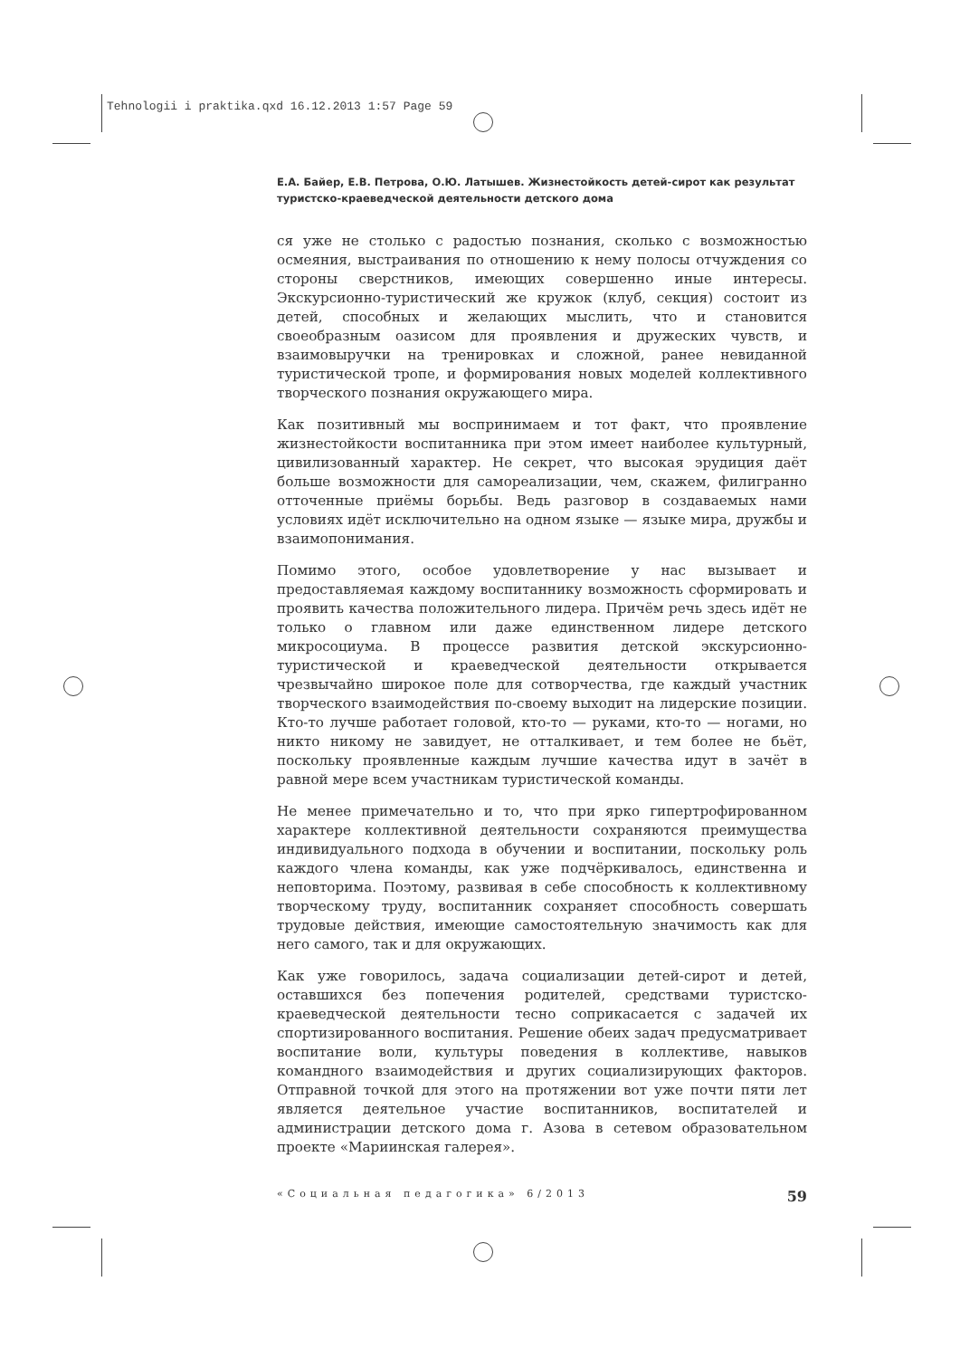Tehnologii i praktika.qxd 16.12.2013 1:57 Page 59
Е.А. Байер, Е.В. Петрова, О.Ю. Латышев. Жизнестойкость детей-сирот как результат туристско-краеведческой деятельности детского дома
ся уже не столько с радостью познания, сколько с возможностью осмеяния, выстраивания по отношению к нему полосы отчуждения со стороны сверстников, имеющих совершенно иные интересы. Экскурсионно-туристический же кружок (клуб, секция) состоит из детей, способных и желающих мыслить, что и становится своеобразным оазисом для проявления и дружеских чувств, и взаимовыручки на тренировках и сложной, ранее невиданной туристической тропе, и формирования новых моделей коллективного творческого познания окружающего мира.
Как позитивный мы воспринимаем и тот факт, что проявление жизнестойкости воспитанника при этом имеет наиболее культурный, цивилизованный характер. Не секрет, что высокая эрудиция даёт больше возможности для самореализации, чем, скажем, филигранно отточенные приёмы борьбы. Ведь разговор в создаваемых нами условиях идёт исключительно на одном языке — языке мира, дружбы и взаимопонимания.
Помимо этого, особое удовлетворение у нас вызывает и предоставляемая каждому воспитаннику возможность сформировать и проявить качества положительного лидера. Причём речь здесь идёт не только о главном или даже единственном лидере детского микросоциума. В процессе развития детской экскурсионно-туристической и краеведческой деятельности открывается чрезвычайно широкое поле для сотворчества, где каждый участник творческого взаимодействия по-своему выходит на лидерские позиции. Кто-то лучше работает головой, кто-то — руками, кто-то — ногами, но никто никому не завидует, не отталкивает, и тем более не бьёт, поскольку проявленные каждым лучшие качества идут в зачёт в равной мере всем участникам туристической команды.
Не менее примечательно и то, что при ярко гипертрофированном характере коллективной деятельности сохраняются преимущества индивидуального подхода в обучении и воспитании, поскольку роль каждого члена команды, как уже подчёркивалось, единственна и неповторима. Поэтому, развивая в себе способность к коллективному творческому труду, воспитанник сохраняет способность совершать трудовые действия, имеющие самостоятельную значимость как для него самого, так и для окружающих.
Как уже говорилось, задача социализации детей-сирот и детей, оставшихся без попечения родителей, средствами туристско-краеведческой деятельности тесно соприкасается с задачей их спортизированного воспитания. Решение обеих задач предусматривает воспитание воли, культуры поведения в коллективе, навыков командного взаимодействия и других социализирующих факторов. Отправной точкой для этого на протяжении вот уже почти пяти лет является деятельное участие воспитанников, воспитателей и администрации детского дома г. Азова в сетевом образовательном проекте «Мариинская галерея».
«Социальная педагогика» 6/2013 59